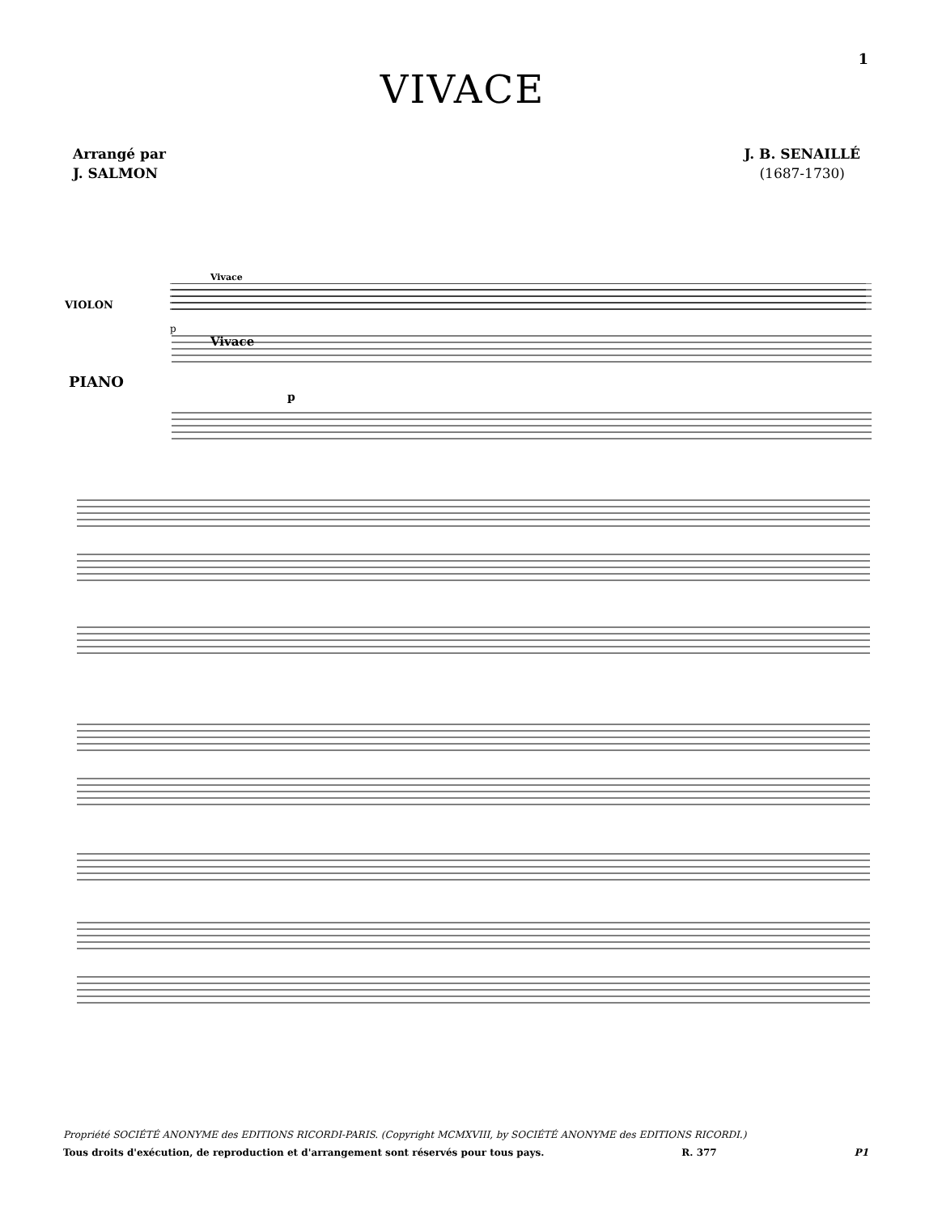1
VIVACE
Arrangé par
J. SALMON
J. B. SENAILLÉ
(1687-1730)
Vivace
VIOLON
p
Vivace
PIANO
p
Propriété SOCIÉTÉ ANONYME des EDITIONS RICORDI-PARIS. (Copyright MCMXVIII, by SOCIÉTÉ ANONYME des EDITIONS RICORDI.)
Tous droits d'exécution, de reproduction et d'arrangement sont réservés pour tous pays. R. 377 P1